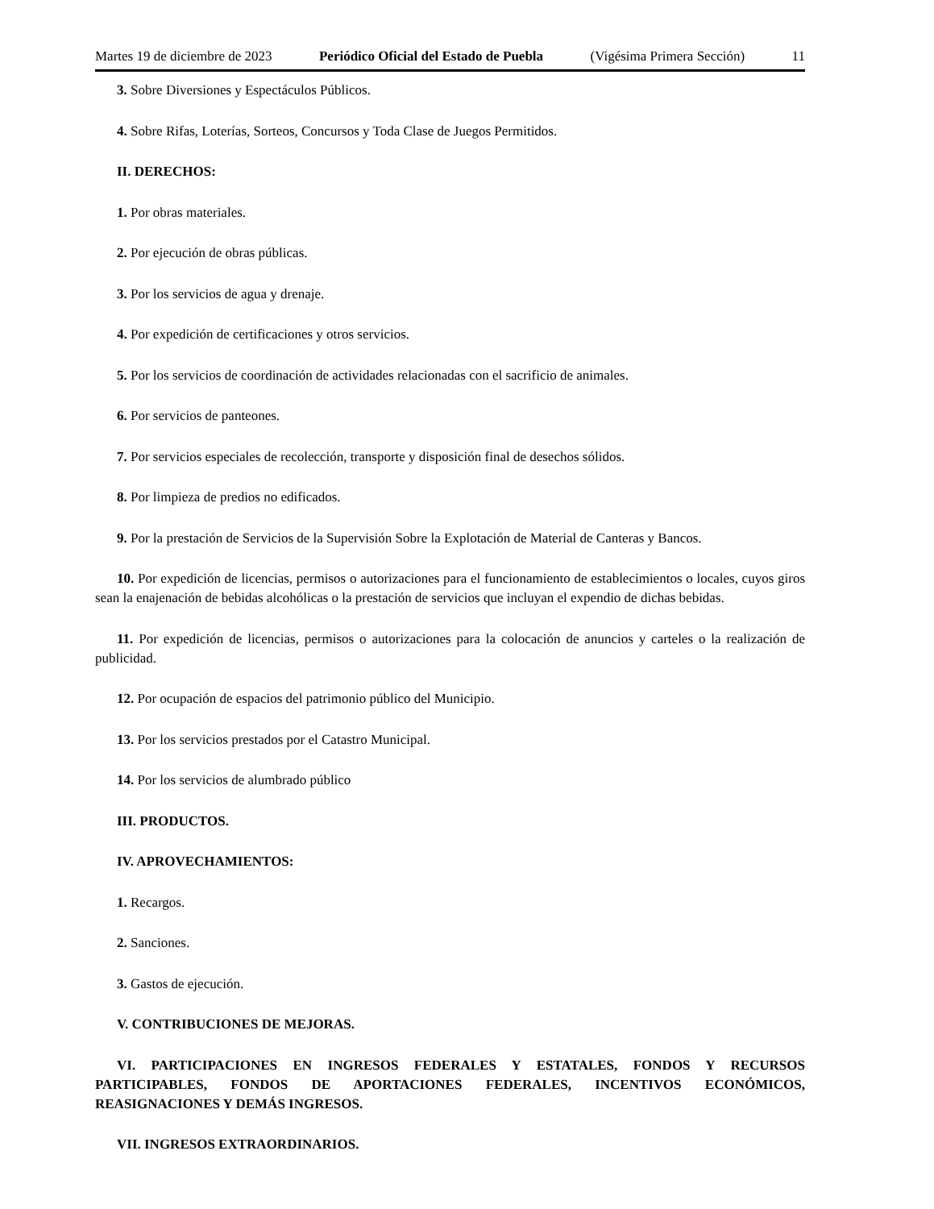Martes 19 de diciembre de 2023 Periódico Oficial del Estado de Puebla (Vigésima Primera Sección) 11
3. Sobre Diversiones y Espectáculos Públicos.
4. Sobre Rifas, Loterías, Sorteos, Concursos y Toda Clase de Juegos Permitidos.
II. DERECHOS:
1. Por obras materiales.
2. Por ejecución de obras públicas.
3. Por los servicios de agua y drenaje.
4. Por expedición de certificaciones y otros servicios.
5. Por los servicios de coordinación de actividades relacionadas con el sacrificio de animales.
6. Por servicios de panteones.
7. Por servicios especiales de recolección, transporte y disposición final de desechos sólidos.
8. Por limpieza de predios no edificados.
9. Por la prestación de Servicios de la Supervisión Sobre la Explotación de Material de Canteras y Bancos.
10. Por expedición de licencias, permisos o autorizaciones para el funcionamiento de establecimientos o locales, cuyos giros sean la enajenación de bebidas alcohólicas o la prestación de servicios que incluyan el expendio de dichas bebidas.
11. Por expedición de licencias, permisos o autorizaciones para la colocación de anuncios y carteles o la realización de publicidad.
12. Por ocupación de espacios del patrimonio público del Municipio.
13. Por los servicios prestados por el Catastro Municipal.
14. Por los servicios de alumbrado público
III. PRODUCTOS.
IV. APROVECHAMIENTOS:
1. Recargos.
2. Sanciones.
3. Gastos de ejecución.
V. CONTRIBUCIONES DE MEJORAS.
VI. PARTICIPACIONES EN INGRESOS FEDERALES Y ESTATALES, FONDOS Y RECURSOS PARTICIPABLES, FONDOS DE APORTACIONES FEDERALES, INCENTIVOS ECONÓMICOS, REASIGNACIONES Y DEMÁS INGRESOS.
VII. INGRESOS EXTRAORDINARIOS.